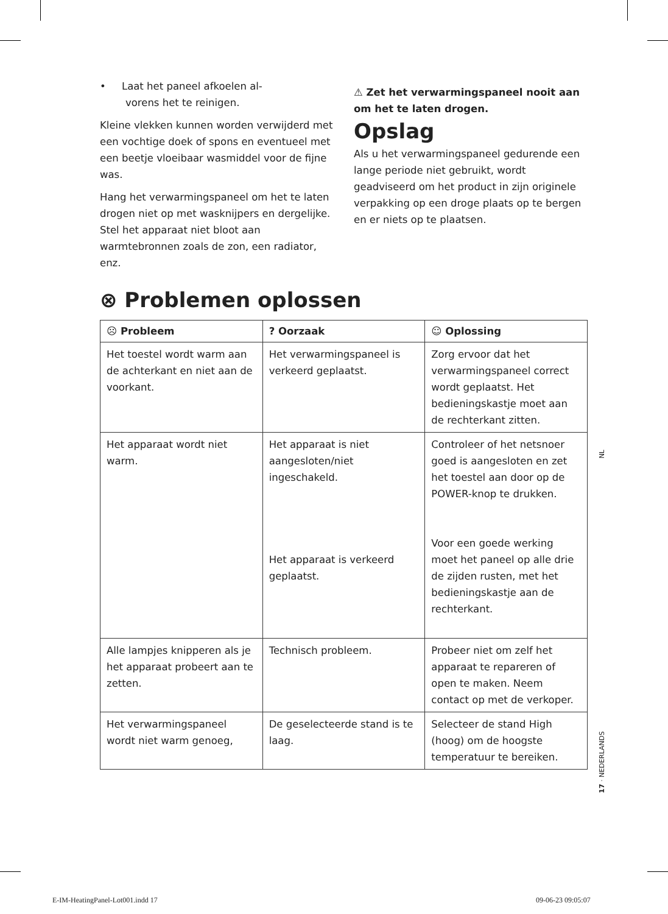• Laat het paneel afkoelen al-
vorens het te reinigen.
Kleine vlekken kunnen worden verwijderd met een vochtige doek of spons en eventueel met een beetje vloeibaar wasmiddel voor de fijne was.
Hang het verwarmingspaneel om het te laten drogen niet op met wasknijpers en dergelijke. Stel het apparaat niet bloot aan warmtebronnen zoals de zon, een radiator, enz.
⚠ Zet het verwarmingspaneel nooit aan om het te laten drogen.
Opslag
Als u het verwarmingspaneel gedurende een lange periode niet gebruikt, wordt geadviseerd om het product in zijn originele verpakking op een droge plaats op te bergen en er niets op te plaatsen.
⊗ Problemen oplossen
| ☹ Probleem | ? Oorzaak | ☺ Oplossing |
| --- | --- | --- |
| Het toestel wordt warm aan de achterkant en niet aan de voorkant. | Het verwarmingspaneel is verkeerd geplaatst. | Zorg ervoor dat het verwarmingspaneel correct wordt geplaatst. Het bedieningskastje moet aan de rechterkant zitten. |
| Het apparaat wordt niet warm. | Het apparaat is niet aangesloten/niet ingeschakeld. Het apparaat is verkeerd geplaatst. | Controleer of het netsnoer goed is aangesloten en zet het toestel aan door op de POWER-knop te drukken. Voor een goede werking moet het paneel op alle drie de zijden rusten, met het bedieningskastje aan de rechterkant. |
| Alle lampjes knipperen als je het apparaat probeert aan te zetten. | Technisch probleem. | Probeer niet om zelf het apparaat te repareren of open te maken. Neem contact op met de verkoper. |
| Het verwarmingspaneel wordt niet warm genoeg, | De geselecteerde stand is te laag. | Selecteer de stand High (hoog) om de hoogste temperatuur te bereiken. |
NL
17 · NEDERLANDS
E-IM-HeatingPanel-Lot001.indd 17
09-06-23 09:05:07